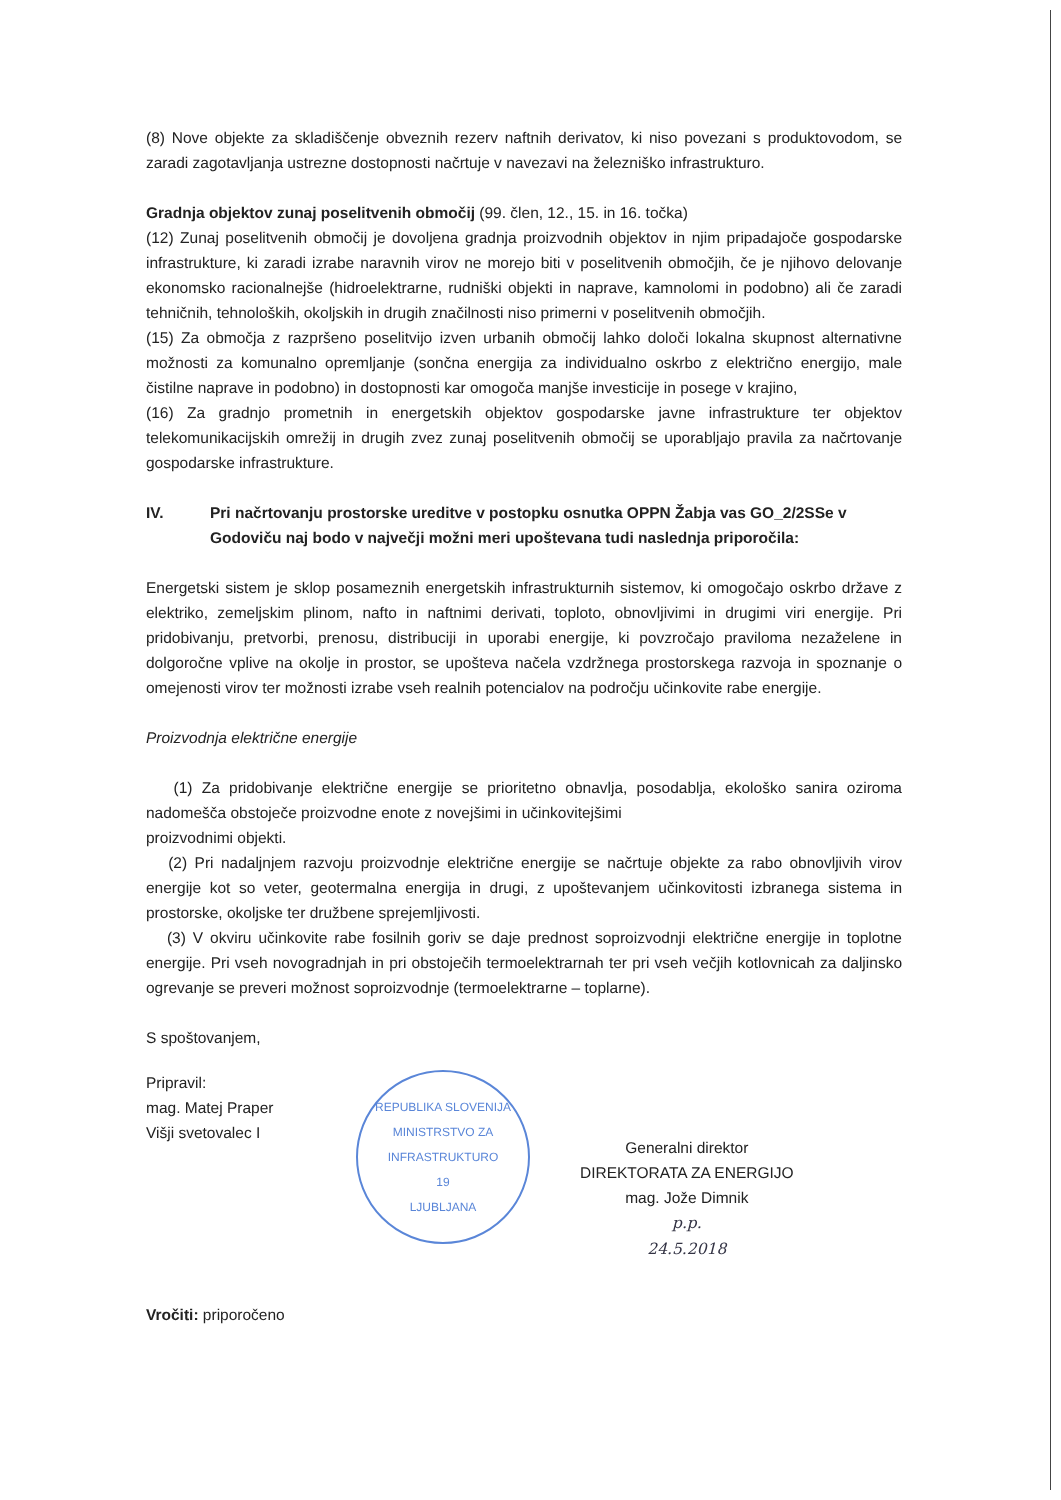(8) Nove objekte za skladiščenje obveznih rezerv naftnih derivatov, ki niso povezani s produktovodom, se zaradi zagotavljanja ustrezne dostopnosti načrtuje v navezavi na železniško infrastrukturo.
Gradnja objektov zunaj poselitvenih območij (99. člen, 12., 15. in 16. točka)
(12) Zunaj poselitvenih območij je dovoljena gradnja proizvodnih objektov in njim pripadajoče gospodarske infrastrukture, ki zaradi izrabe naravnih virov ne morejo biti v poselitvenih območjih, če je njihovo delovanje ekonomsko racionalnejše (hidroelektrarne, rudniški objekti in naprave, kamnolomi in podobno) ali če zaradi tehničnih, tehnoloških, okoljskih in drugih značilnosti niso primerni v poselitvenih območjih.
(15) Za območja z razpršeno poselitvijo izven urbanih območij lahko določi lokalna skupnost alternativne možnosti za komunalno opremljanje (sončna energija za individualno oskrbo z električno energijo, male čistilne naprave in podobno) in dostopnosti kar omogoča manjše investicije in posege v krajino,
(16) Za gradnjo prometnih in energetskih objektov gospodarske javne infrastrukture ter objektov telekomunikacijskih omrežij in drugih zvez zunaj poselitvenih območij se uporabljajo pravila za načrtovanje gospodarske infrastrukture.
IV. Pri načrtovanju prostorske ureditve v postopku osnutka OPPN Žabja vas GO_2/2SSe v Godoviču naj bodo v največji možni meri upoštevana tudi naslednja priporočila:
Energetski sistem je sklop posameznih energetskih infrastrukturnih sistemov, ki omogočajo oskrbo države z elektriko, zemeljskim plinom, nafto in naftnimi derivati, toploto, obnovljivimi in drugimi viri energije. Pri pridobivanju, pretvorbi, prenosu, distribuciji in uporabi energije, ki povzročajo praviloma nezaželene in dolgoročne vplive na okolje in prostor, se upošteva načela vzdržnega prostorskega razvoja in spoznanje o omejenosti virov ter možnosti izrabe vseh realnih potencialov na področju učinkovite rabe energije.
Proizvodnja električne energije
(1) Za pridobivanje električne energije se prioritetno obnavlja, posodablja, ekološko sanira oziroma nadomešča obstoječe proizvodne enote z novejšimi in učinkovitejšimi
proizvodnimi objekti.
(2) Pri nadaljnjem razvoju proizvodnje električne energije se načrtuje objekte za rabo obnovljivih virov energije kot so veter, geotermalna energija in drugi, z upoštevanjem učinkovitosti izbranega sistema in prostorske, okoljske ter družbene sprejemljivosti.
(3) V okviru učinkovite rabe fosilnih goriv se daje prednost soproizvodnji električne energije in toplotne energije. Pri vseh novogradnjah in pri obstoječih termoelektrarnah ter pri vseh večjih kotlovnicah za daljinsko ogrevanje se preveri možnost soproizvodnje (termoelektrarne – toplarne).
S spoštovanjem,
Pripravil:
mag. Matej Praper
Višji svetovalec I
REPUBLIKA SLOVENIJA
MINISTRSTVO ZA INFRASTRUKTURO
19
LJUBLJANA
Generalni direktor
DIREKTORATA ZA ENERGIJO
mag. Jože Dimnik
p.p.
24.5.2018
Vročiti: priporočeno